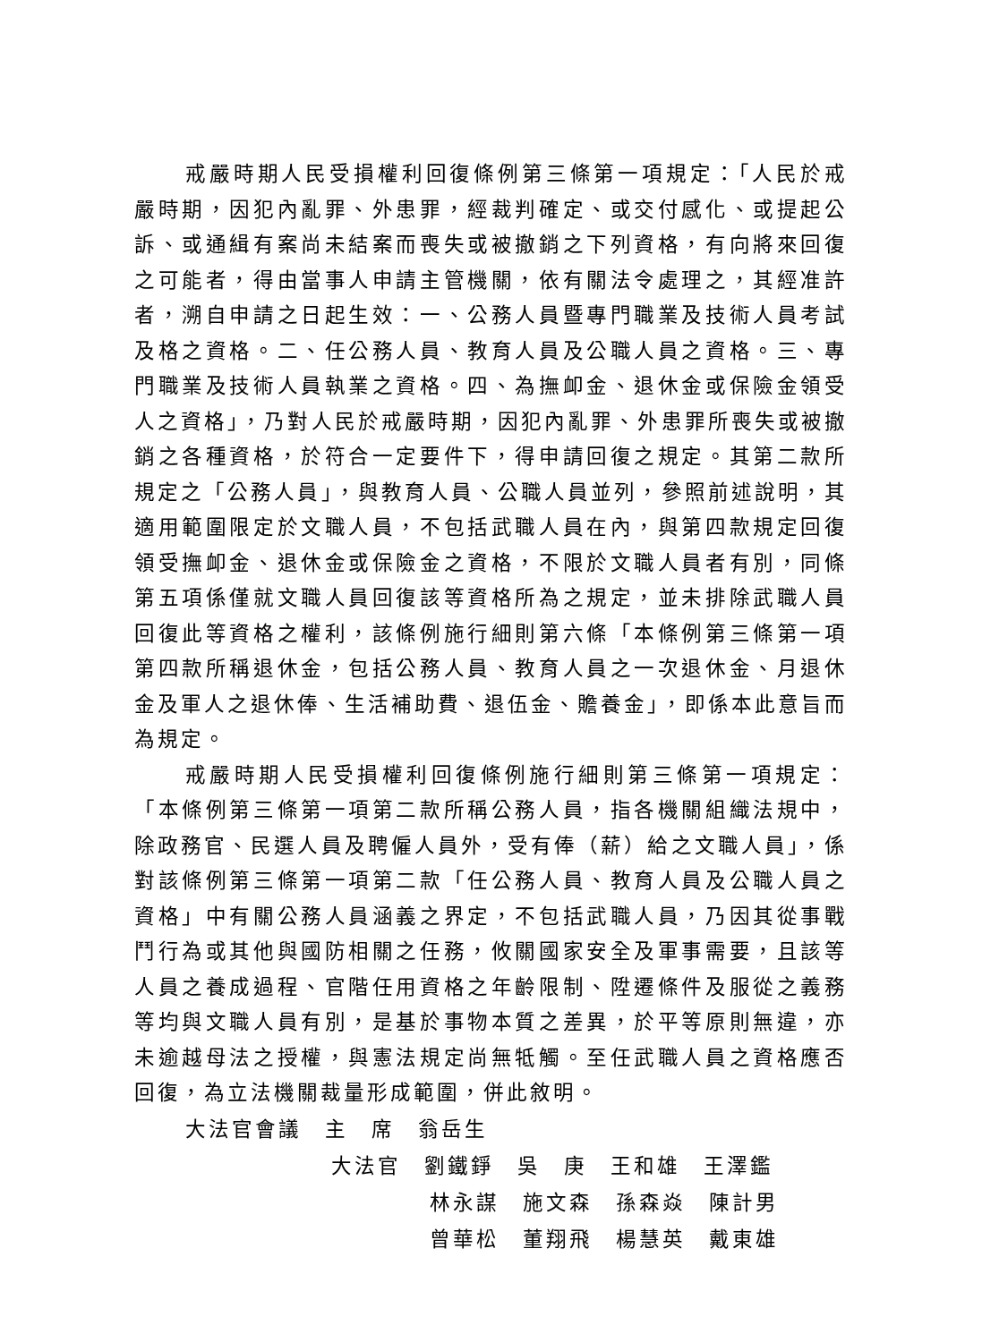戒嚴時期人民受損權利回復條例第三條第一項規定：「人民於戒嚴時期，因犯內亂罪、外患罪，經裁判確定、或交付感化、或提起公訴、或通緝有案尚未結案而喪失或被撤銷之下列資格，有向將來回復之可能者，得由當事人申請主管機關，依有關法令處理之，其經准許者，溯自申請之日起生效：一、公務人員暨專門職業及技術人員考試及格之資格。二、任公務人員、教育人員及公職人員之資格。三、專門職業及技術人員執業之資格。四、為撫卹金、退休金或保險金領受人之資格」，乃對人民於戒嚴時期，因犯內亂罪、外患罪所喪失或被撤銷之各種資格，於符合一定要件下，得申請回復之規定。其第二款所規定之「公務人員」，與教育人員、公職人員並列，參照前述說明，其適用範圍限定於文職人員，不包括武職人員在內，與第四款規定回復領受撫卹金、退休金或保險金之資格，不限於文職人員者有別，同條第五項係僅就文職人員回復該等資格所為之規定，並未排除武職人員回復此等資格之權利，該條例施行細則第六條「本條例第三條第一項第四款所稱退休金，包括公務人員、教育人員之一次退休金、月退休金及軍人之退休俸、生活補助費、退伍金、贍養金」，即係本此意旨而為規定。
戒嚴時期人民受損權利回復條例施行細則第三條第一項規定：「本條例第三條第一項第二款所稱公務人員，指各機關組織法規中，除政務官、民選人員及聘僱人員外，受有俸（薪）給之文職人員」，係對該條例第三條第一項第二款「任公務人員、教育人員及公職人員之資格」中有關公務人員涵義之界定，不包括武職人員，乃因其從事戰鬥行為或其他與國防相關之任務，攸關國家安全及軍事需要，且該等人員之養成過程、官階任用資格之年齡限制、陞遷條件及服從之義務等均與文職人員有別，是基於事物本質之差異，於平等原則無違，亦未逾越母法之授權，與憲法規定尚無牴觸。至任武職人員之資格應否回復，為立法機關裁量形成範圍，併此敘明。
大法官會議　主　席　翁岳生
大法官　劉鐵錚　吳　庚　王和雄　王澤鑑
林永謀　施文森　孫森焱　陳計男
曾華松　董翔飛　楊慧英　戴東雄